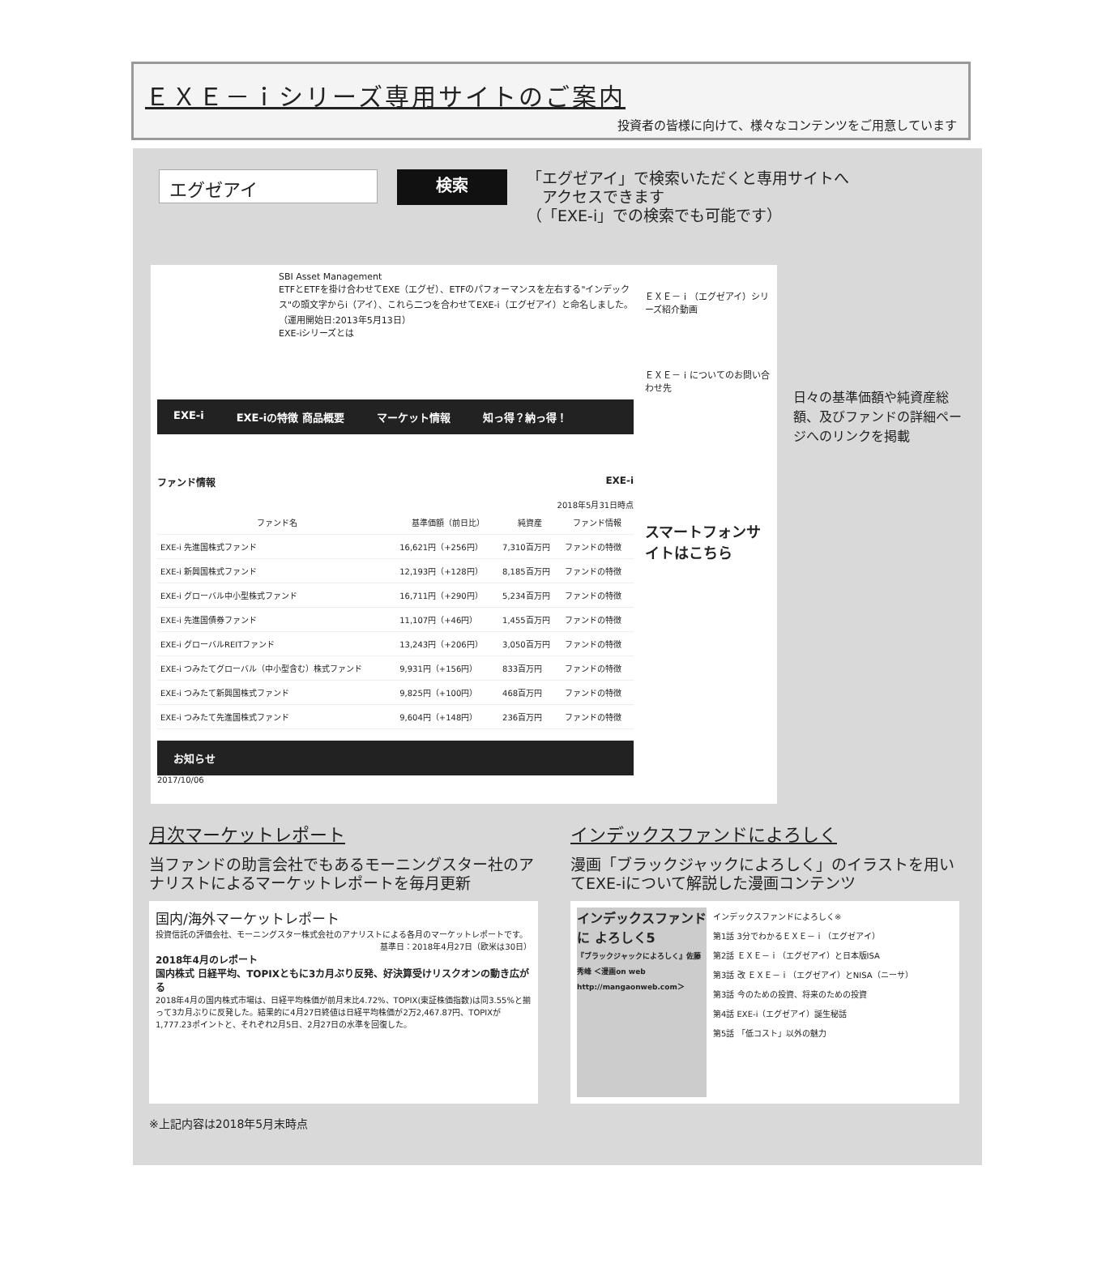ＥＸＥ－ｉシリーズ専用サイトのご案内
投資者の皆様に向けて、様々なコンテンツをご用意しています
エグゼアイ
検索
「エグゼアイ」で検索いただくと専用サイトへ
　アクセスできます
（「EXE-i」での検索でも可能です）
SBI Asset Management
ETFとETFを掛け合わせてEXE（エグゼ）、ETFのパフォーマンスを左右する"インデックス"の頭文字からi（アイ）、これら二つを合わせてEXE-i（エグゼアイ）と命名しました。（運用開始日:2013年5月13日）
EXE-iシリーズとは
EXE-i EXE-iの特徴 商品概要 マーケット情報 知っ得？納っ得！
ファンド情報 EXE-i
2018年5月31日時点
| ファンド名 | 基準価額（前日比） | 純資産 | ファンド情報 |
| --- | --- | --- | --- |
| EXE-i 先進国株式ファンド | 16,621円（+256円） | 7,310百万円 | ファンドの特徴 |
| EXE-i 新興国株式ファンド | 12,193円（+128円） | 8,185百万円 | ファンドの特徴 |
| EXE-i グローバル中小型株式ファンド | 16,711円（+290円） | 5,234百万円 | ファンドの特徴 |
| EXE-i 先進国債券ファンド | 11,107円（+46円） | 1,455百万円 | ファンドの特徴 |
| EXE-i グローバルREITファンド | 13,243円（+206円） | 3,050百万円 | ファンドの特徴 |
| EXE-i つみたてグローバル（中小型含む）株式ファンド | 9,931円（+156円） | 833百万円 | ファンドの特徴 |
| EXE-i つみたて新興国株式ファンド | 9,825円（+100円） | 468百万円 | ファンドの特徴 |
| EXE-i つみたて先進国株式ファンド | 9,604円（+148円） | 236百万円 | ファンドの特徴 |
お知らせ
2017/10/06
ＥＸＥ－ｉ（エグゼアイ）シリーズ紹介動画
ＥＸＥ－ｉについてのお問い合わせ先
スマートフォンサイトはこちら
日々の基準価額や純資産総額、及びファンドの詳細ページへのリンクを掲載
月次マーケットレポート
当ファンドの助言会社でもあるモーニングスター社のアナリストによるマーケットレポートを毎月更新
国内/海外マーケットレポート
投資信託の評価会社、モーニングスター株式会社のアナリストによる各月のマーケットレポートです。
基準日：2018年4月27日（欧米は30日）
2018年4月のレポート
国内株式 日経平均、TOPIXともに3カ月ぶり反発、好決算受けリスクオンの動き広がる
2018年4月の国内株式市場は、日経平均株価が前月末比4.72%、TOPIX(東証株価指数)は同3.55%と揃って3カ月ぶりに反発した。結果的に4月27日終値は日経平均株価が2万2,467.87円、TOPIXが1,777.23ポイントと、それぞれ2月5日、2月27日の水準を回復した。
インデックスファンドによろしく
漫画「ブラックジャックによろしく」のイラストを用いてEXE-iについて解説した漫画コンテンツ
インデックスファンドに よろしく5
『ブラックジャックによろしく』佐藤秀峰 ＜漫画on web http://mangaonweb.com＞
インデックスファンドによろしく※
第1話 3分でわかるＥＸＥ－ｉ（エグゼアイ）
第2話 ＥＸＥ－ｉ（エグゼアイ）と日本版ISA
第3話 改 ＥＸＥ－ｉ（エグゼアイ）とNISA（ニーサ）
第3話 今のための投資、将来のための投資
第4話 EXE-i（エグゼアイ）誕生秘話
第5話 「低コスト」以外の魅力
※上記内容は2018年5月末時点